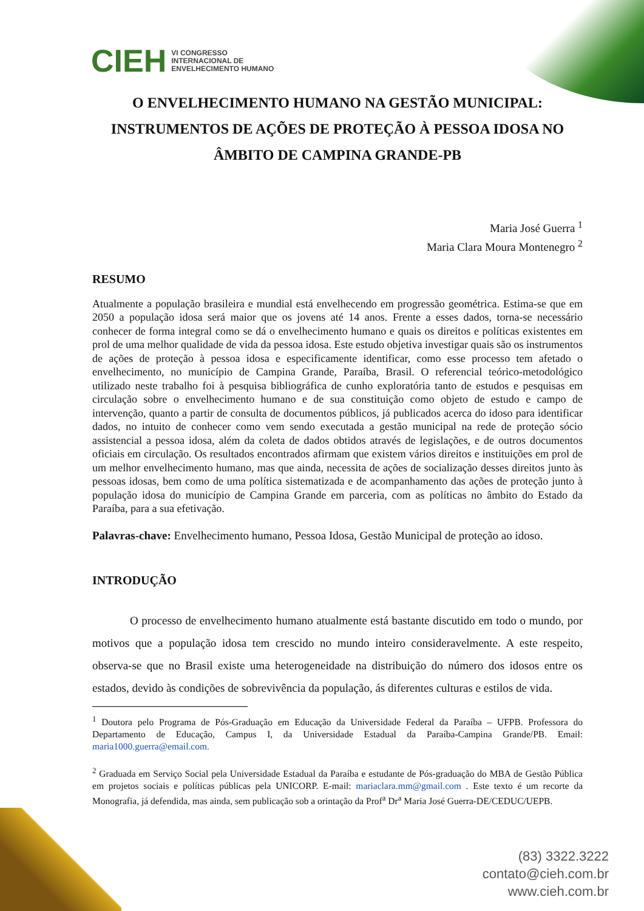CIEH VI CONGRESSO
INTERNACIONAL DE
ENVELHECIMENTO HUMANO
O ENVELHECIMENTO HUMANO NA GESTÃO MUNICIPAL: INSTRUMENTOS DE AÇÕES DE PROTEÇÃO À PESSOA IDOSA NO ÂMBITO DE CAMPINA GRANDE-PB
Maria José Guerra <sup>1</sup>
Maria Clara Moura Montenegro <sup>2</sup>
RESUMO
Atualmente a população brasileira e mundial está envelhecendo em progressão geométrica. Estima-se que em 2050 a população idosa será maior que os jovens até 14 anos. Frente a esses dados, torna-se necessário conhecer de forma integral como se dá o envelhecimento humano e quais os direitos e políticas existentes em prol de uma melhor qualidade de vida da pessoa idosa. Este estudo objetiva investigar quais são os instrumentos de ações de proteção à pessoa idosa e especificamente identificar, como esse processo tem afetado o envelhecimento, no município de Campina Grande, Paraíba, Brasil. O referencial teórico-metodológico utilizado neste trabalho foi à pesquisa bibliográfica de cunho exploratória tanto de estudos e pesquisas em circulação sobre o envelhecimento humano e de sua constituição como objeto de estudo e campo de intervenção, quanto a partir de consulta de documentos públicos, já publicados acerca do idoso para identificar dados, no intuito de conhecer como vem sendo executada a gestão municipal na rede de proteção sócio assistencial a pessoa idosa, além da coleta de dados obtidos através de legislações, e de outros documentos oficiais em circulação. Os resultados encontrados afirmam que existem vários direitos e instituições em prol de um melhor envelhecimento humano, mas que ainda, necessita de ações de socialização desses direitos junto às pessoas idosas, bem como de uma política sistematizada e de acompanhamento das ações de proteção junto à população idosa do município de Campina Grande em parceria, com as políticas no âmbito do Estado da Paraíba, para a sua efetivação.
Palavras-chave: Envelhecimento humano, Pessoa Idosa, Gestão Municipal de proteção ao idoso.
INTRODUÇÃO
O processo de envelhecimento humano atualmente está bastante discutido em todo o mundo, por motivos que a população idosa tem crescido no mundo inteiro consideravelmente. A este respeito, observa-se que no Brasil existe uma heterogeneidade na distribuição do número dos idosos entre os estados, devido às condições de sobrevivência da população, ás diferentes culturas e estilos de vida.
<sup>1</sup> Doutora pelo Programa de Pós-Graduação em Educação da Universidade Federal da Paraíba – UFPB. Professora do Departamento de Educação, Campus I, da Universidade Estadual da Paraíba-Campina Grande/PB. Email: maria1000.guerra@email.com.
<sup>2</sup> Graduada em Serviço Social pela Universidade Estadual da Paraíba e estudante de Pós-graduação do MBA de Gestão Pública em projetos sociais e políticas públicas pela UNICORP. E-mail: mariaclara.mm@gmail.com . Este texto é um recorte da Monografia, já defendida, mas ainda, sem publicação sob a orintação da Prof<sup>a</sup> Dr<sup>a</sup> Maria José Guerra-DE/CEDUC/UEPB.
(83) 3322.3222
contato@cieh.com.br
www.cieh.com.br